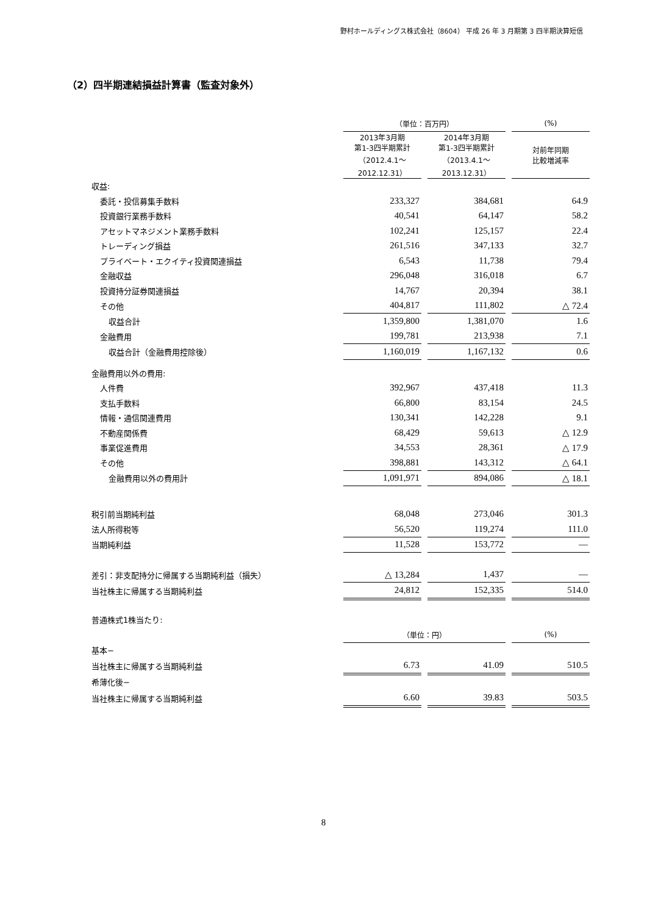野村ホールディングス株式会社（8604） 平成 26 年 3 月期第 3 四半期決算短信
（2）四半期連結損益計算書（監査対象外）
| | （単位：百万円） | | | | (%) |
| | 2013年3月期 第1-3四半期累計 （2012.4.1～ 2012.12.31） | | 2014年3月期 第1-3四半期累計 （2013.4.1～ 2013.12.31） | | 対前年同期 比較増減率 |
| 収益: | | | | | |
| 委託・投信募集手数料 | 233,327 | | 384,681 | | 64.9 |
| 投資銀行業務手数料 | 40,541 | | 64,147 | | 58.2 |
| アセットマネジメント業務手数料 | 102,241 | | 125,157 | | 22.4 |
| トレーディング損益 | 261,516 | | 347,133 | | 32.7 |
| プライベート・エクイティ投資関連損益 | 6,543 | | 11,738 | | 79.4 |
| 金融収益 | 296,048 | | 316,018 | | 6.7 |
| 投資持分証券関連損益 | 14,767 | | 20,394 | | 38.1 |
| その他 | 404,817 | | 111,802 | | △ 72.4 |
| 収益合計 | 1,359,800 | | 1,381,070 | | 1.6 |
| 金融費用 | 199,781 | | 213,938 | | 7.1 |
| 収益合計（金融費用控除後） | 1,160,019 | | 1,167,132 | | 0.6 |
| 金融費用以外の費用: | | | | | |
| 人件費 | 392,967 | | 437,418 | | 11.3 |
| 支払手数料 | 66,800 | | 83,154 | | 24.5 |
| 情報・通信関連費用 | 130,341 | | 142,228 | | 9.1 |
| 不動産関係費 | 68,429 | | 59,613 | | △ 12.9 |
| 事業促進費用 | 34,553 | | 28,361 | | △ 17.9 |
| その他 | 398,881 | | 143,312 | | △ 64.1 |
| 金融費用以外の費用計 | 1,091,971 | | 894,086 | | △ 18.1 |
| 税引前当期純利益 | 68,048 | | 273,046 | | 301.3 |
| 法人所得税等 | 56,520 | | 119,274 | | 111.0 |
| 当期純利益 | 11,528 | | 153,772 | | ― |
| 差引：非支配持分に帰属する当期純利益（損失） | △ 13,284 | | 1,437 | | ― |
| 当社株主に帰属する当期純利益 | 24,812 | | 152,335 | | 514.0 |
| 普通株式1株当たり: | | | | | |
| | （単位：円） | | | | (%) |
| 基本− | | | | | |
| 当社株主に帰属する当期純利益 | 6.73 | | 41.09 | | 510.5 |
| 希薄化後− | | | | | |
| 当社株主に帰属する当期純利益 | 6.60 | | 39.83 | | 503.5 |
8